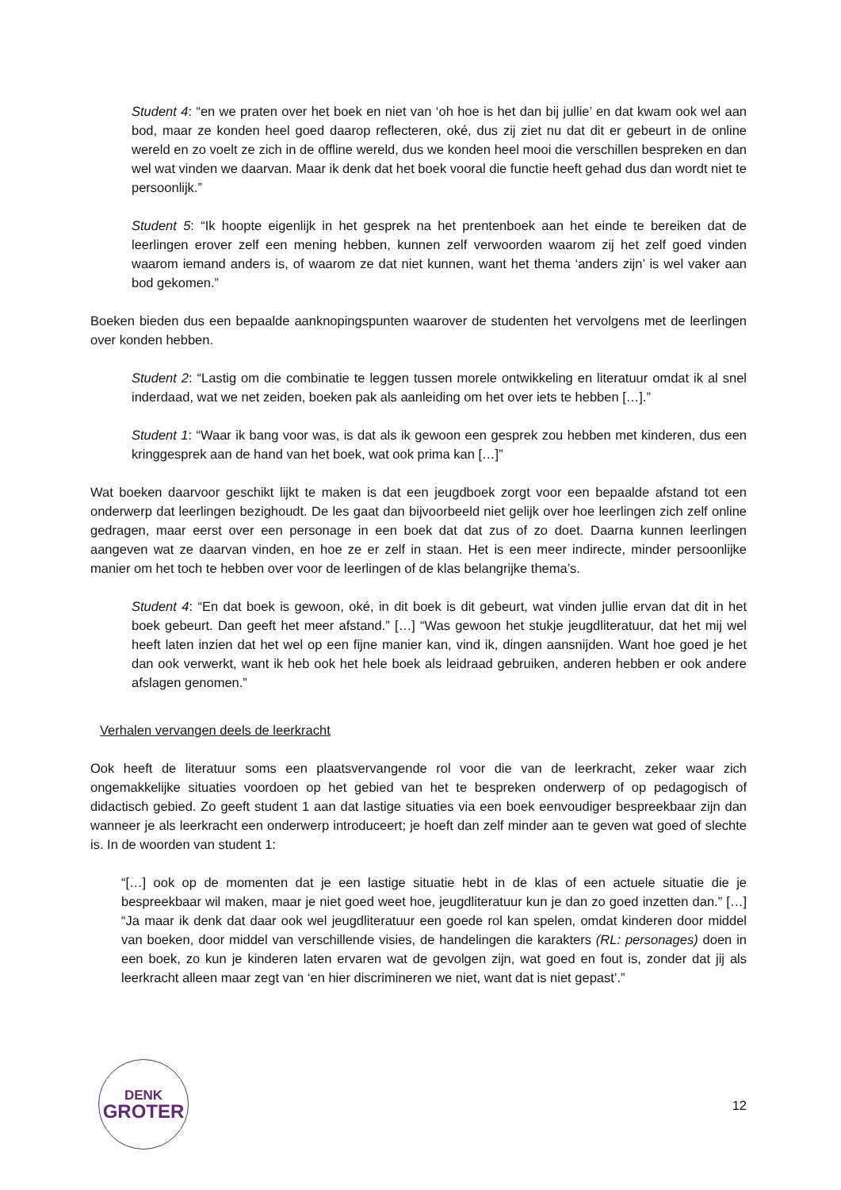Student 4: “en we praten over het boek en niet van ‘oh hoe is het dan bij jullie’ en dat kwam ook wel aan bod, maar ze konden heel goed daarop reflecteren, oké, dus zij ziet nu dat dit er gebeurt in de online wereld en zo voelt ze zich in de offline wereld, dus we konden heel mooi die verschillen bespreken en dan wel wat vinden we daarvan. Maar ik denk dat het boek vooral die functie heeft gehad dus dan wordt niet te persoonlijk.”
Student 5: “Ik hoopte eigenlijk in het gesprek na het prentenboek aan het einde te bereiken dat de leerlingen erover zelf een mening hebben, kunnen zelf verwoorden waarom zij het zelf goed vinden waarom iemand anders is, of waarom ze dat niet kunnen, want het thema ‘anders zijn’ is wel vaker aan bod gekomen.”
Boeken bieden dus een bepaalde aanknopingspunten waarover de studenten het vervolgens met de leerlingen over konden hebben.
Student 2: “Lastig om die combinatie te leggen tussen morele ontwikkeling en literatuur omdat ik al snel inderdaad, wat we net zeiden, boeken pak als aanleiding om het over iets te hebben […].”
Student 1: “Waar ik bang voor was, is dat als ik gewoon een gesprek zou hebben met kinderen, dus een kringgesprek aan de hand van het boek, wat ook prima kan […]”
Wat boeken daarvoor geschikt lijkt te maken is dat een jeugdboek zorgt voor een bepaalde afstand tot een onderwerp dat leerlingen bezighoudt. De les gaat dan bijvoorbeeld niet gelijk over hoe leerlingen zich zelf online gedragen, maar eerst over een personage in een boek dat dat zus of zo doet. Daarna kunnen leerlingen aangeven wat ze daarvan vinden, en hoe ze er zelf in staan. Het is een meer indirecte, minder persoonlijke manier om het toch te hebben over voor de leerlingen of de klas belangrijke thema’s.
Student 4: “En dat boek is gewoon, oké, in dit boek is dit gebeurt, wat vinden jullie ervan dat dit in het boek gebeurt. Dan geeft het meer afstand.” […] “Was gewoon het stukje jeugdliteratuur, dat het mij wel heeft laten inzien dat het wel op een fijne manier kan, vind ik, dingen aansnijden. Want hoe goed je het dan ook verwerkt, want ik heb ook het hele boek als leidraad gebruiken, anderen hebben er ook andere afslagen genomen.”
Verhalen vervangen deels de leerkracht
Ook heeft de literatuur soms een plaatsvervangende rol voor die van de leerkracht, zeker waar zich ongemakkelijke situaties voordoen op het gebied van het te bespreken onderwerp of op pedagogisch of didactisch gebied. Zo geeft student 1 aan dat lastige situaties via een boek eenvoudiger bespreekbaar zijn dan wanneer je als leerkracht een onderwerp introduceert; je hoeft dan zelf minder aan te geven wat goed of slechte is. In de woorden van student 1:
“[…] ook op de momenten dat je een lastige situatie hebt in de klas of een actuele situatie die je bespreekbaar wil maken, maar je niet goed weet hoe, jeugdliteratuur kun je dan zo goed inzetten dan.” […] “Ja maar ik denk dat daar ook wel jeugdliteratuur een goede rol kan spelen, omdat kinderen door middel van boeken, door middel van verschillende visies, de handelingen die karakters (RL: personages) doen in een boek, zo kun je kinderen laten ervaren wat de gevolgen zijn, wat goed en fout is, zonder dat jij als leerkracht alleen maar zegt van ‘en hier discrimineren we niet, want dat is niet gepast’.”
DENK
GROTER
12